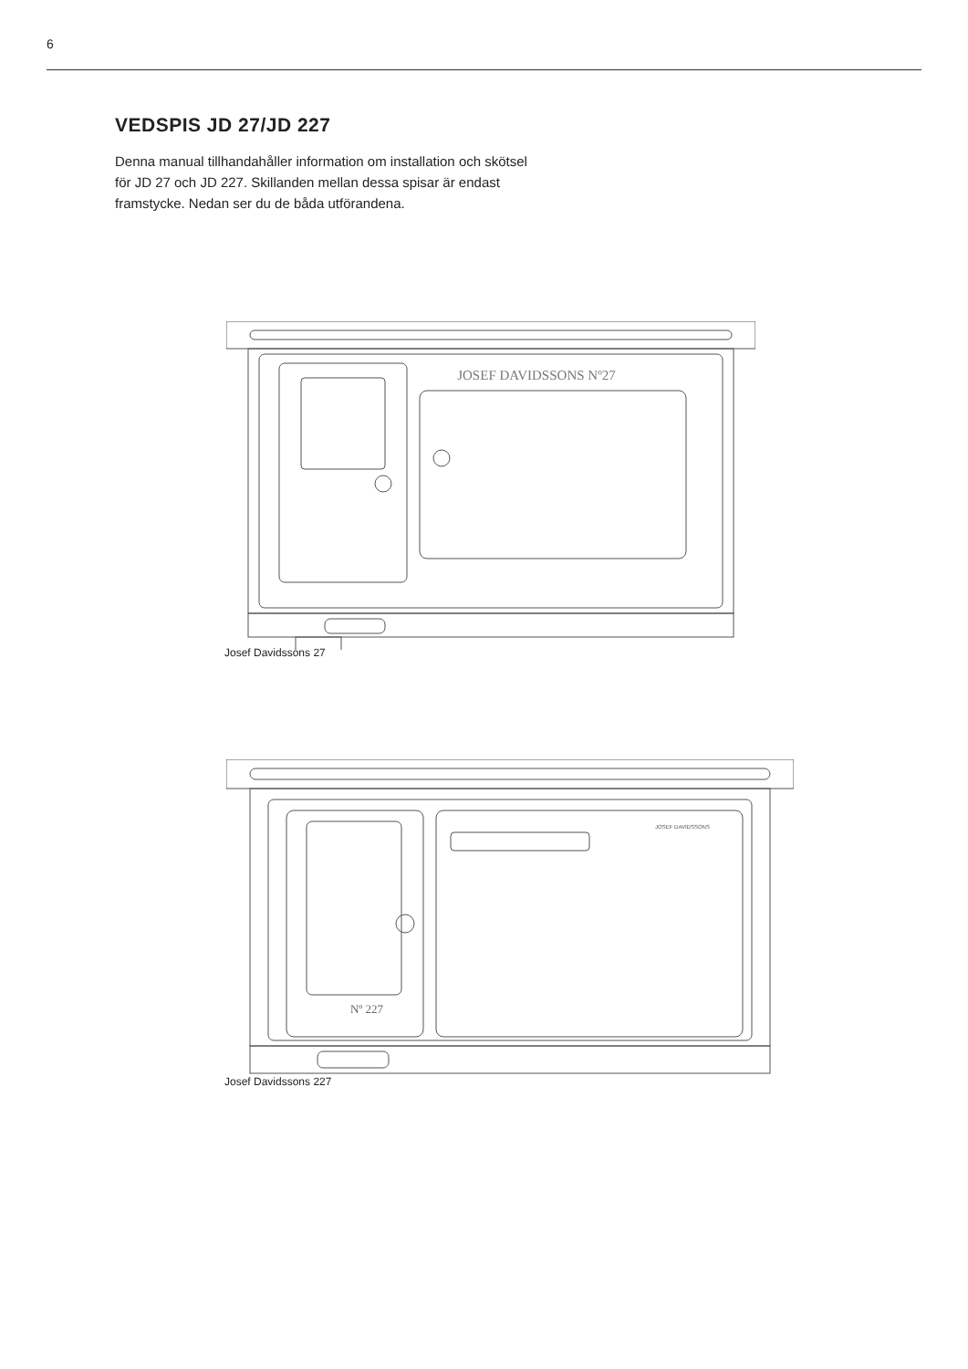6
VEDSPIS JD 27/JD 227
Denna manual tillhandahåller information om installation och skötsel för JD 27 och JD 227. Skillanden mellan dessa spisar är endast framstycke. Nedan ser du de båda utförandena.
JOSEF DAVIDSSONS Nº27
Josef Davidssons 27
Nº 227
JOSEF DAVIDSSONS
Josef Davidssons 227